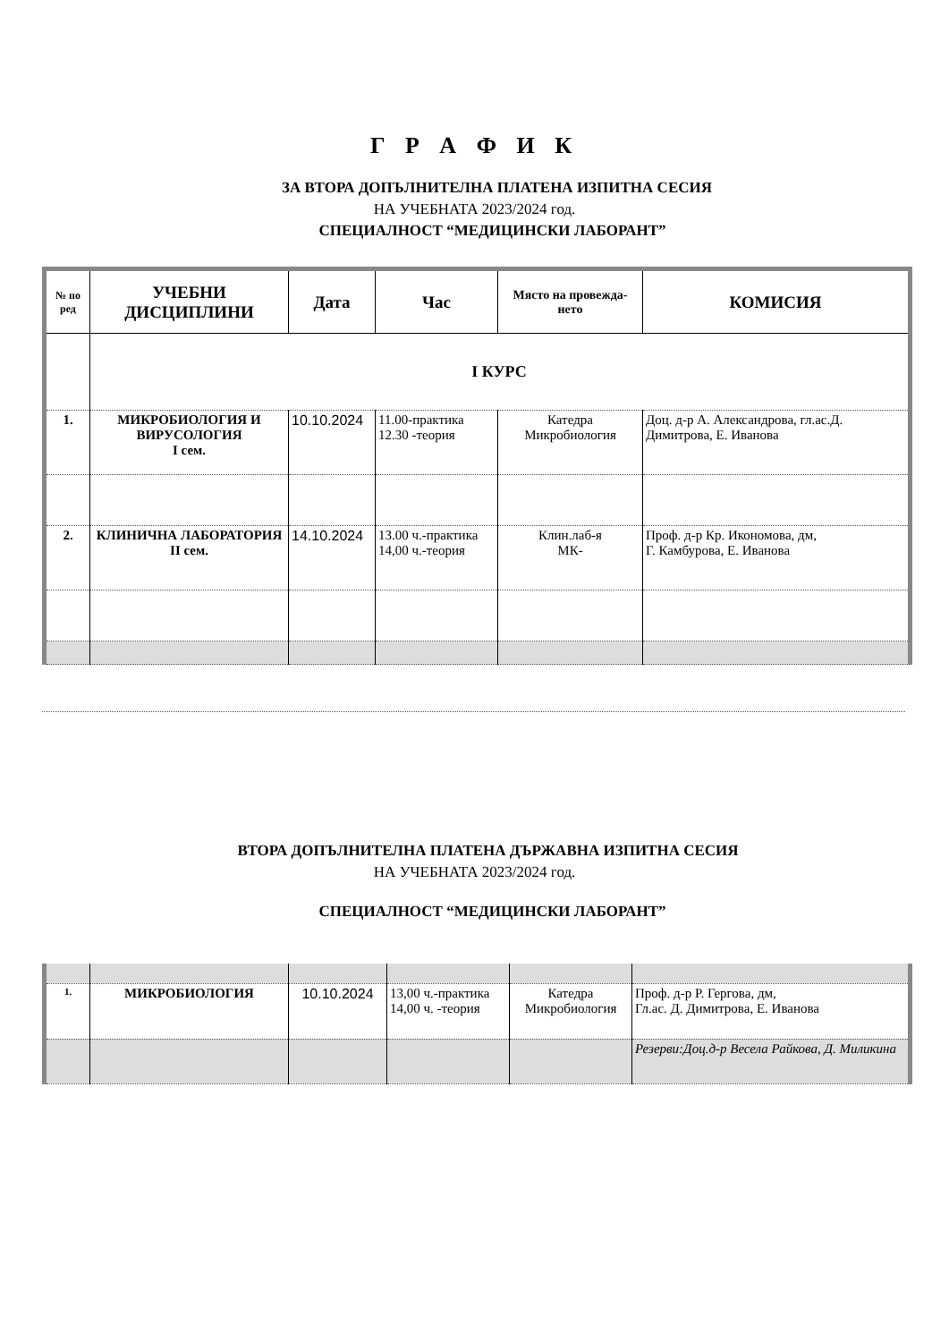Г Р А Ф И К
ЗА ВТОРА ДОПЪЛНИТЕЛНА ПЛАТЕНА ИЗПИТНА СЕСИЯ
НА УЧЕБНАТА 2023/2024 год.
СПЕЦИАЛНОСТ “МЕДИЦИНСКИ ЛАБОРАНТ”
| № по ред | УЧЕБНИ ДИСЦИПЛИНИ | Дата | Час | Място на провежда-нето | КОМИСИЯ |
| --- | --- | --- | --- | --- | --- |
| | I КУРС | | | | |
| 1. | МИКРОБИОЛОГИЯ И ВИРУСОЛОГИЯ I сем. | 10.10.2024 | 11.00-практика 12.30 -теория | Катедра Микробиология | Доц. д-р А. Александрова, гл.ас.Д. Димитрова, Е. Иванова |
| 2. | КЛИНИЧНА ЛАБОРАТОРИЯ II сем. | 14.10.2024 | 13.00 ч.-практика 14,00 ч.-теория | Клин.лаб-я МК- | Проф. д-р Кр. Икономова, дм, Г. Камбурова, Е. Иванова |
ВТОРА ДОПЪЛНИТЕЛНА ПЛАТЕНА ДЪРЖАВНА ИЗПИТНА СЕСИЯ
НА УЧЕБНАТА 2023/2024 год.
СПЕЦИАЛНОСТ “МЕДИЦИНСКИ ЛАБОРАНТ”
| 1. | МИКРОБИОЛОГИЯ | 10.10.2024 | 13,00 ч.-практика 14,00 ч. -теория | Катедра Микробиология | Проф. д-р Р. Гергова, дм, Гл.ас. Д. Димитрова, Е. Иванова |
| | | | | | Резерви:Доц.д-р Весела Райкова, Д. Миликина |